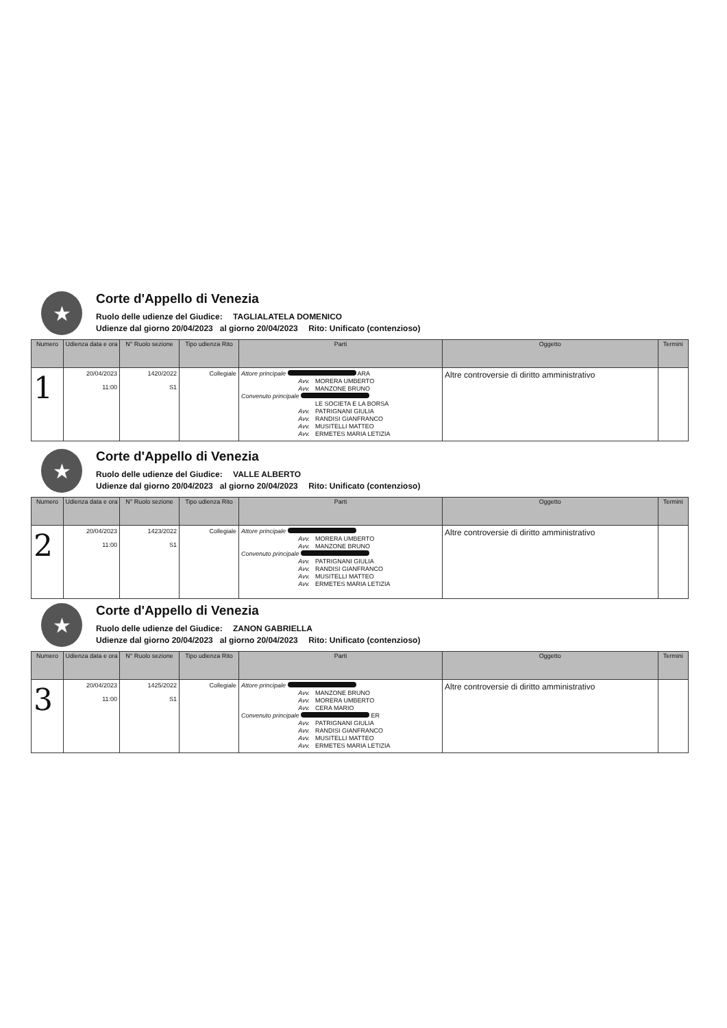★
Corte d'Appello di Venezia
Ruolo delle udienze del Giudice: TAGLIALATELA DOMENICO
Udienze dal giorno 20/04/2023 al giorno 20/04/2023 Rito: Unificato (contenzioso)
| Numero | Udienza data e ora | N° Ruolo sezione | Tipo udienza Rito | Parti | Oggetto | Termini |
| --- | --- | --- | --- | --- | --- | --- |
| 1 | 20/04/2023 11:00 | 1420/2022 S1 | Collegiale | Attore principale ARA Avv. MORERA UMBERTO Avv. MANZONE BRUNO Convenuto principale LE SOCIETA E LA BORSA Avv. PATRIGNANI GIULIA Avv. RANDISI GIANFRANCO Avv. MUSITELLI MATTEO Avv. ERMETES MARIA LETIZIA | Altre controversie di diritto amministrativo | |
★
Corte d'Appello di Venezia
Ruolo delle udienze del Giudice: VALLE ALBERTO
Udienze dal giorno 20/04/2023 al giorno 20/04/2023 Rito: Unificato (contenzioso)
| Numero | Udienza data e ora | N° Ruolo sezione | Tipo udienza Rito | Parti | Oggetto | Termini |
| --- | --- | --- | --- | --- | --- | --- |
| 2 | 20/04/2023 11:00 | 1423/2022 S1 | Collegiale | Attore principale Avv. MORERA UMBERTO Avv. MANZONE BRUNO Convenuto principale Avv. PATRIGNANI GIULIA Avv. RANDISI GIANFRANCO Avv. MUSITELLI MATTEO Avv. ERMETES MARIA LETIZIA | Altre controversie di diritto amministrativo | |
★
Corte d'Appello di Venezia
Ruolo delle udienze del Giudice: ZANON GABRIELLA
Udienze dal giorno 20/04/2023 al giorno 20/04/2023 Rito: Unificato (contenzioso)
| Numero | Udienza data e ora | N° Ruolo sezione | Tipo udienza Rito | Parti | Oggetto | Termini |
| --- | --- | --- | --- | --- | --- | --- |
| 3 | 20/04/2023 11:00 | 1425/2022 S1 | Collegiale | Attore principale Avv. MANZONE BRUNO Avv. MORERA UMBERTO Avv. CERA MARIO Convenuto principale ER Avv. PATRIGNANI GIULIA Avv. RANDISI GIANFRANCO Avv. MUSITELLI MATTEO Avv. ERMETES MARIA LETIZIA | Altre controversie di diritto amministrativo | |